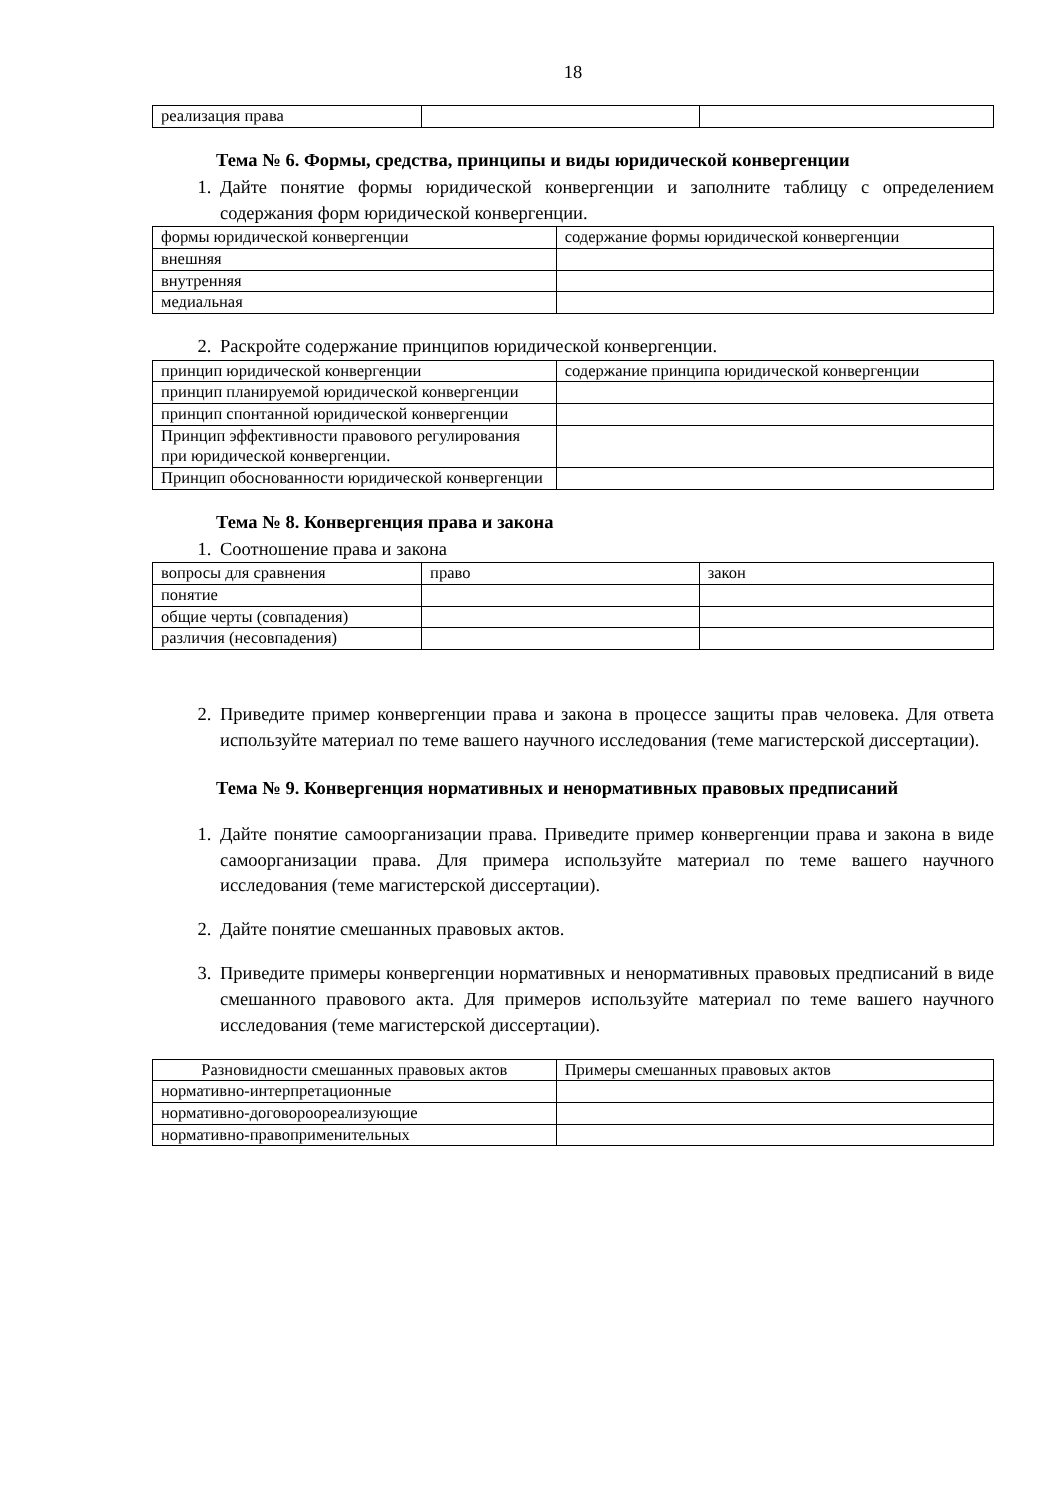18
| реализация права | | |
Тема № 6. Формы, средства, принципы и виды юридической конвергенции
1. Дайте понятие формы юридической конвергенции и заполните таблицу с определением содержания форм юридической конвергенции.
| формы юридической конвергенции | содержание формы юридической конвергенции |
| внешняя | |
| внутренняя | |
| медиальная | |
2. Раскройте содержание принципов юридической конвергенции.
| принцип юридической конвергенции | содержание принципа юридической конвергенции |
| принцип планируемой юридической конвергенции | |
| принцип спонтанной юридической конвергенции | |
| Принцип эффективности правового регулирования при юридической конвергенции. | |
| Принцип обоснованности юридической конвергенции | |
Тема № 8. Конвергенция права и закона
1. Соотношение права и закона
| вопросы для сравнения | право | закон |
| понятие | | |
| общие черты (совпадения) | | |
| различия (несовпадения) | | |
2. Приведите пример конвергенции права и закона в процессе защиты прав человека. Для ответа используйте материал по теме вашего научного исследования (теме магистерской диссертации).
Тема № 9. Конвергенция нормативных и ненормативных правовых предписаний
1. Дайте понятие самоорганизации права. Приведите пример конвергенции права и закона в виде самоорганизации права. Для примера используйте материал по теме вашего научного исследования (теме магистерской диссертации).
2. Дайте понятие смешанных правовых актов.
3. Приведите примеры конвергенции нормативных и ненормативных правовых предписаний в виде смешанного правового акта. Для примеров используйте материал по теме вашего научного исследования (теме магистерской диссертации).
| Разновидности смешанных правовых актов | Примеры смешанных правовых актов |
| нормативно-интерпретационные | |
| нормативно-договороореализующие | |
| нормативно-правоприменительных | |